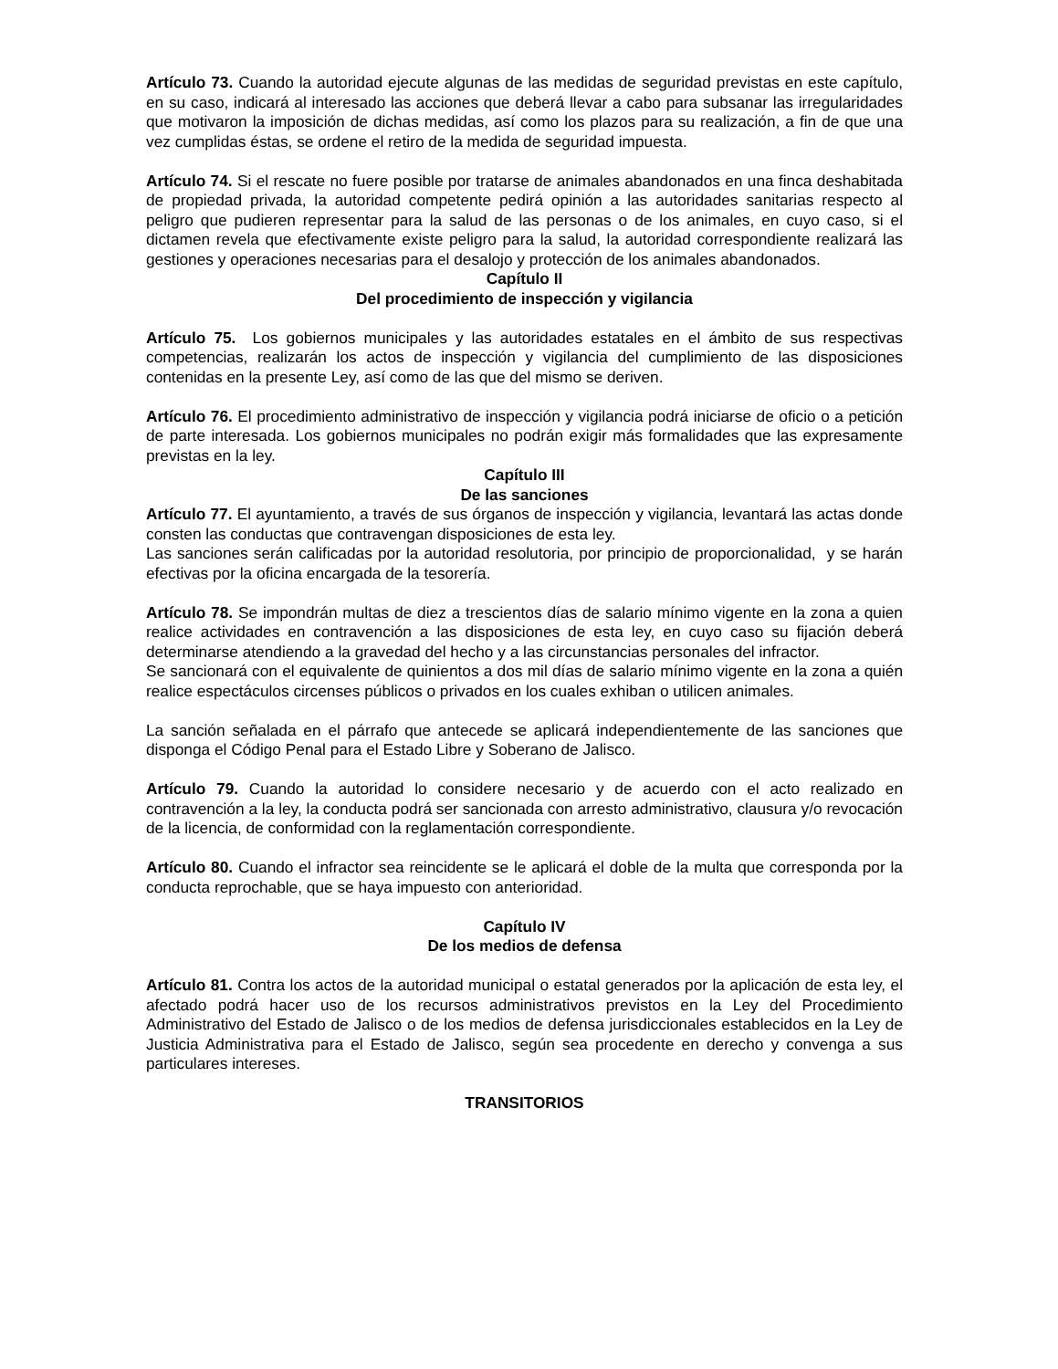Artículo 73. Cuando la autoridad ejecute algunas de las medidas de seguridad previstas en este capítulo, en su caso, indicará al interesado las acciones que deberá llevar a cabo para subsanar las irregularidades que motivaron la imposición de dichas medidas, así como los plazos para su realización, a fin de que una vez cumplidas éstas, se ordene el retiro de la medida de seguridad impuesta.
Artículo 74. Si el rescate no fuere posible por tratarse de animales abandonados en una finca deshabitada de propiedad privada, la autoridad competente pedirá opinión a las autoridades sanitarias respecto al peligro que pudieren representar para la salud de las personas o de los animales, en cuyo caso, si el dictamen revela que efectivamente existe peligro para la salud, la autoridad correspondiente realizará las gestiones y operaciones necesarias para el desalojo y protección de los animales abandonados.
Capítulo II
Del procedimiento de inspección y vigilancia
Artículo 75. Los gobiernos municipales y las autoridades estatales en el ámbito de sus respectivas competencias, realizarán los actos de inspección y vigilancia del cumplimiento de las disposiciones contenidas en la presente Ley, así como de las que del mismo se deriven.
Artículo 76. El procedimiento administrativo de inspección y vigilancia podrá iniciarse de oficio o a petición de parte interesada. Los gobiernos municipales no podrán exigir más formalidades que las expresamente previstas en la ley.
Capítulo III
De las sanciones
Artículo 77. El ayuntamiento, a través de sus órganos de inspección y vigilancia, levantará las actas donde consten las conductas que contravengan disposiciones de esta ley.
Las sanciones serán calificadas por la autoridad resolutoria, por principio de proporcionalidad, y se harán efectivas por la oficina encargada de la tesorería.
Artículo 78. Se impondrán multas de diez a trescientos días de salario mínimo vigente en la zona a quien realice actividades en contravención a las disposiciones de esta ley, en cuyo caso su fijación deberá determinarse atendiendo a la gravedad del hecho y a las circunstancias personales del infractor.
Se sancionará con el equivalente de quinientos a dos mil días de salario mínimo vigente en la zona a quién realice espectáculos circenses públicos o privados en los cuales exhiban o utilicen animales.
La sanción señalada en el párrafo que antecede se aplicará independientemente de las sanciones que disponga el Código Penal para el Estado Libre y Soberano de Jalisco.
Artículo 79. Cuando la autoridad lo considere necesario y de acuerdo con el acto realizado en contravención a la ley, la conducta podrá ser sancionada con arresto administrativo, clausura y/o revocación de la licencia, de conformidad con la reglamentación correspondiente.
Artículo 80. Cuando el infractor sea reincidente se le aplicará el doble de la multa que corresponda por la conducta reprochable, que se haya impuesto con anterioridad.
Capítulo IV
De los medios de defensa
Artículo 81. Contra los actos de la autoridad municipal o estatal generados por la aplicación de esta ley, el afectado podrá hacer uso de los recursos administrativos previstos en la Ley del Procedimiento Administrativo del Estado de Jalisco o de los medios de defensa jurisdiccionales establecidos en la Ley de Justicia Administrativa para el Estado de Jalisco, según sea procedente en derecho y convenga a sus particulares intereses.
TRANSITORIOS